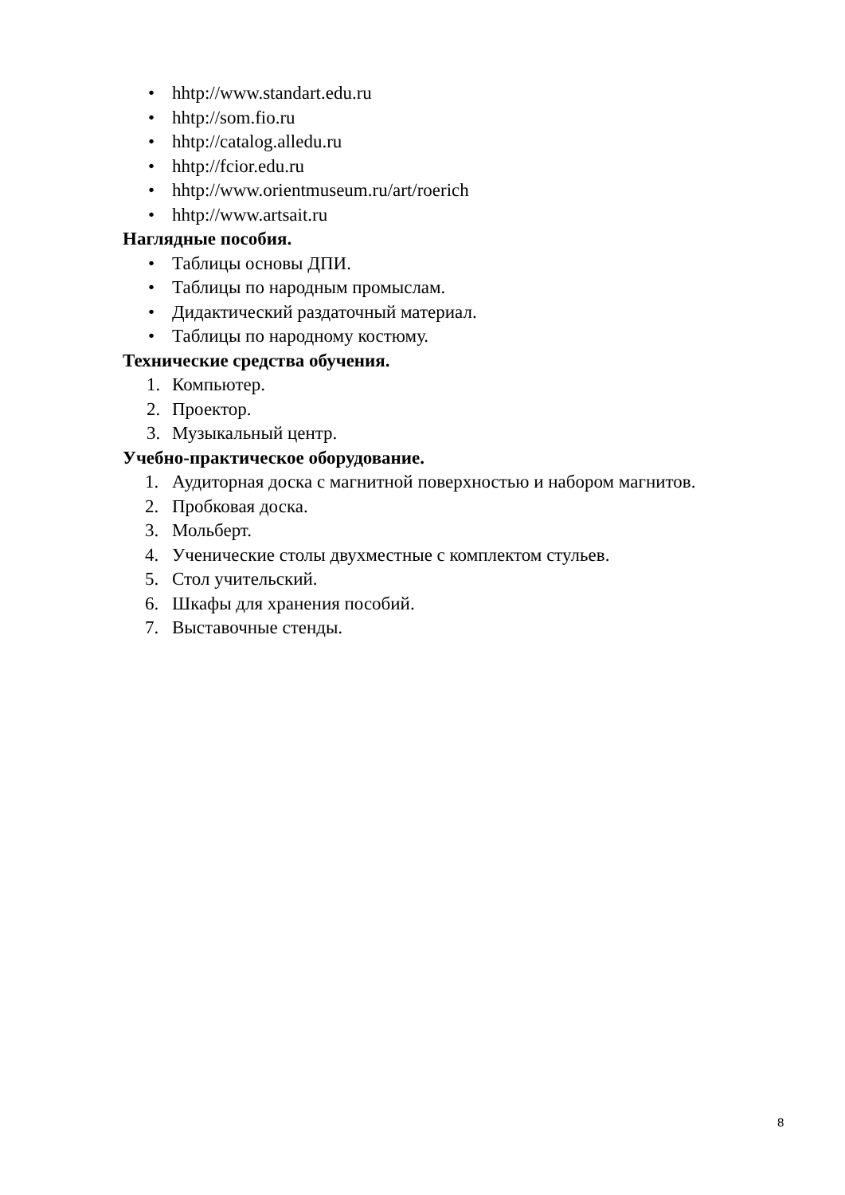• hhtp://www.standart.edu.ru
• hhtp://som.fio.ru
• hhtp://catalog.alledu.ru
• hhtp://fcior.edu.ru
• hhtp://www.orientmuseum.ru/art/roerich
• hhtp://www.artsait.ru
Наглядные пособия.
• Таблицы основы ДПИ.
• Таблицы по народным промыслам.
• Дидактический раздаточный материал.
• Таблицы по народному костюму.
Технические средства обучения.
1. Компьютер.
2. Проектор.
3. Музыкальный центр.
Учебно-практическое оборудование.
1. Аудиторная доска с магнитной поверхностью и набором магнитов.
2. Пробковая доска.
3. Мольберт.
4. Ученические столы двухместные с комплектом стульев.
5. Стол учительский.
6. Шкафы для хранения пособий.
7. Выставочные стенды.
8